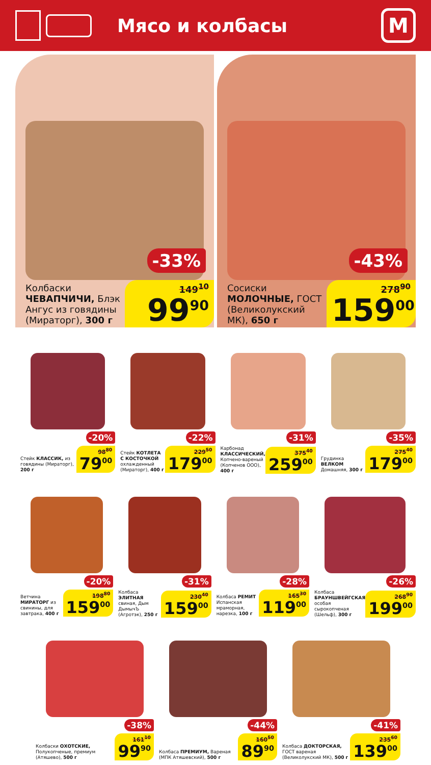Мясо и колбасы
М
-33%
Колбаски ЧЕВАПЧИЧИ, Блэк Ангус из говядины (Мираторг), 300 г
149<sup>10</sup>
99<sup>90</sup>
-43%
Сосиски МОЛОЧНЫЕ, ГОСТ (Великолукский МК), 650 г
278<sup>90</sup>
159<sup>00</sup>
-20%
Стейк КЛАССИК, из говядины (Мираторг), 200 г
98<sup>80</sup>
79<sup>00</sup>
-22%
Стейк КОТЛЕТА С КОСТОЧКОЙ охлажденный (Мираторг), 400 г
229<sup>50</sup>
179<sup>00</sup>
-31%
Карбонад КЛАССИЧЕСКИЙ, Копчено-вареный (Копченов ООО), 400 г
375<sup>40</sup>
259<sup>00</sup>
-35%
Грудинка ВЕЛКОМ Домашняя, 300 г
275<sup>40</sup>
179<sup>00</sup>
-20%
Ветчина МИРАТОРГ из свинины, для завтрака, 400 г
198<sup>80</sup>
159<sup>00</sup>
-31%
Колбаса ЭЛИТНАЯ свиная, Дым ДымычЪ (Агротэк), 250 г
230<sup>40</sup>
159<sup>00</sup>
-28%
Колбаса РЕМИТ Испанская мраморная, нарезка, 100 г
165<sup>30</sup>
119<sup>00</sup>
-26%
Колбаса БРАУНШВЕЙГСКАЯ особая сырокопченая (Шельф), 300 г
268<sup>90</sup>
199<sup>00</sup>
-38%
Колбаски ОХОТСКИЕ, Полукопченые, премиум (Атяшево), 500 г
161<sup>10</sup>
99<sup>90</sup>
-44%
Колбаса ПРЕМИУМ, Вареная (МПК Атяшевский), 500 г
160<sup>50</sup>
89<sup>90</sup>
-41%
Колбаса ДОКТОРСКАЯ, ГОСТ вареная (Великолукский МК), 500 г
235<sup>60</sup>
139<sup>00</sup>